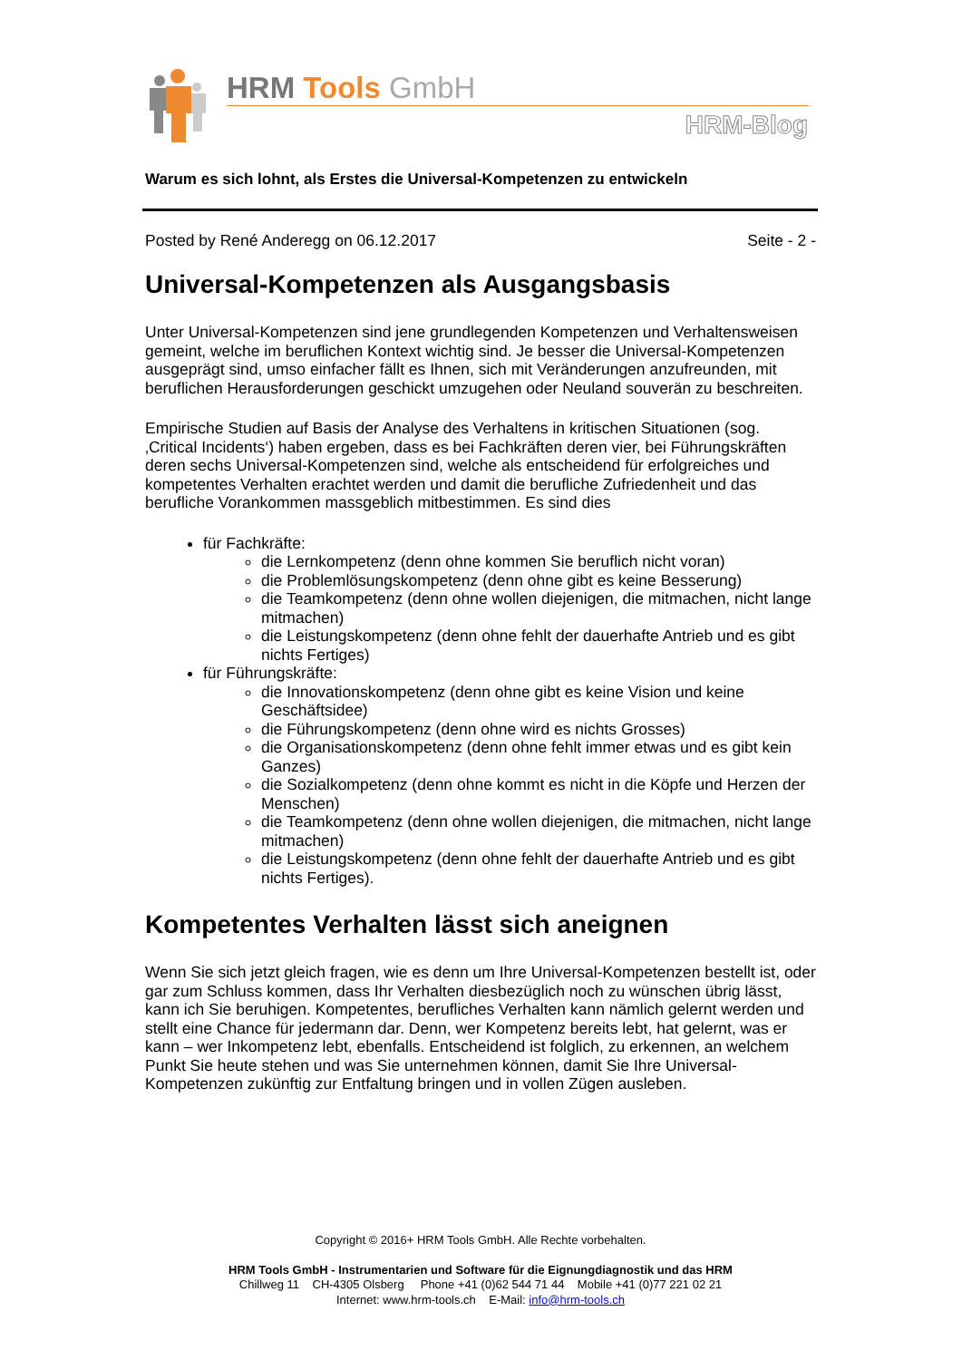HRM Tools GmbH
HRM-Blog
Warum es sich lohnt, als Erstes die Universal-Kompetenzen zu entwickeln
Posted by René Anderegg on 06.12.2017 Seite - 2 -
Universal-Kompetenzen als Ausgangsbasis
Unter Universal-Kompetenzen sind jene grundlegenden Kompetenzen und Verhaltensweisen gemeint, welche im beruflichen Kontext wichtig sind. Je besser die Universal-Kompetenzen ausgeprägt sind, umso einfacher fällt es Ihnen, sich mit Veränderungen anzufreunden, mit beruflichen Herausforderungen geschickt umzugehen oder Neuland souverän zu beschreiten.
Empirische Studien auf Basis der Analyse des Verhaltens in kritischen Situationen (sog. ‚Critical Incidents‘) haben ergeben, dass es bei Fachkräften deren vier, bei Führungskräften deren sechs Universal-Kompetenzen sind, welche als entscheidend für erfolgreiches und kompetentes Verhalten erachtet werden und damit die berufliche Zufriedenheit und das berufliche Vorankommen massgeblich mitbestimmen. Es sind dies
für Fachkräfte:
die Lernkompetenz (denn ohne kommen Sie beruflich nicht voran)
die Problemlösungskompetenz (denn ohne gibt es keine Besserung)
die Teamkompetenz (denn ohne wollen diejenigen, die mitmachen, nicht lange mitmachen)
die Leistungskompetenz (denn ohne fehlt der dauerhafte Antrieb und es gibt nichts Fertiges)
für Führungskräfte:
die Innovationskompetenz (denn ohne gibt es keine Vision und keine Geschäftsidee)
die Führungskompetenz (denn ohne wird es nichts Grosses)
die Organisationskompetenz (denn ohne fehlt immer etwas und es gibt kein Ganzes)
die Sozialkompetenz (denn ohne kommt es nicht in die Köpfe und Herzen der Menschen)
die Teamkompetenz (denn ohne wollen diejenigen, die mitmachen, nicht lange mitmachen)
die Leistungskompetenz (denn ohne fehlt der dauerhafte Antrieb und es gibt nichts Fertiges).
Kompetentes Verhalten lässt sich aneignen
Wenn Sie sich jetzt gleich fragen, wie es denn um Ihre Universal-Kompetenzen bestellt ist, oder gar zum Schluss kommen, dass Ihr Verhalten diesbezüglich noch zu wünschen übrig lässt, kann ich Sie beruhigen. Kompetentes, berufliches Verhalten kann nämlich gelernt werden und stellt eine Chance für jedermann dar. Denn, wer Kompetenz bereits lebt, hat gelernt, was er kann – wer Inkompetenz lebt, ebenfalls. Entscheidend ist folglich, zu erkennen, an welchem Punkt Sie heute stehen und was Sie unternehmen können, damit Sie Ihre Universal-Kompetenzen zukünftig zur Entfaltung bringen und in vollen Zügen ausleben.
Copyright © 2016+ HRM Tools GmbH. Alle Rechte vorbehalten.
HRM Tools GmbH - Instrumentarien und Software für die Eignungdiagnostik und das HRM
Chillweg 11 CH-4305 Olsberg Phone +41 (0)62 544 71 44 Mobile +41 (0)77 221 02 21
Internet: www.hrm-tools.ch E-Mail: info@hrm-tools.ch